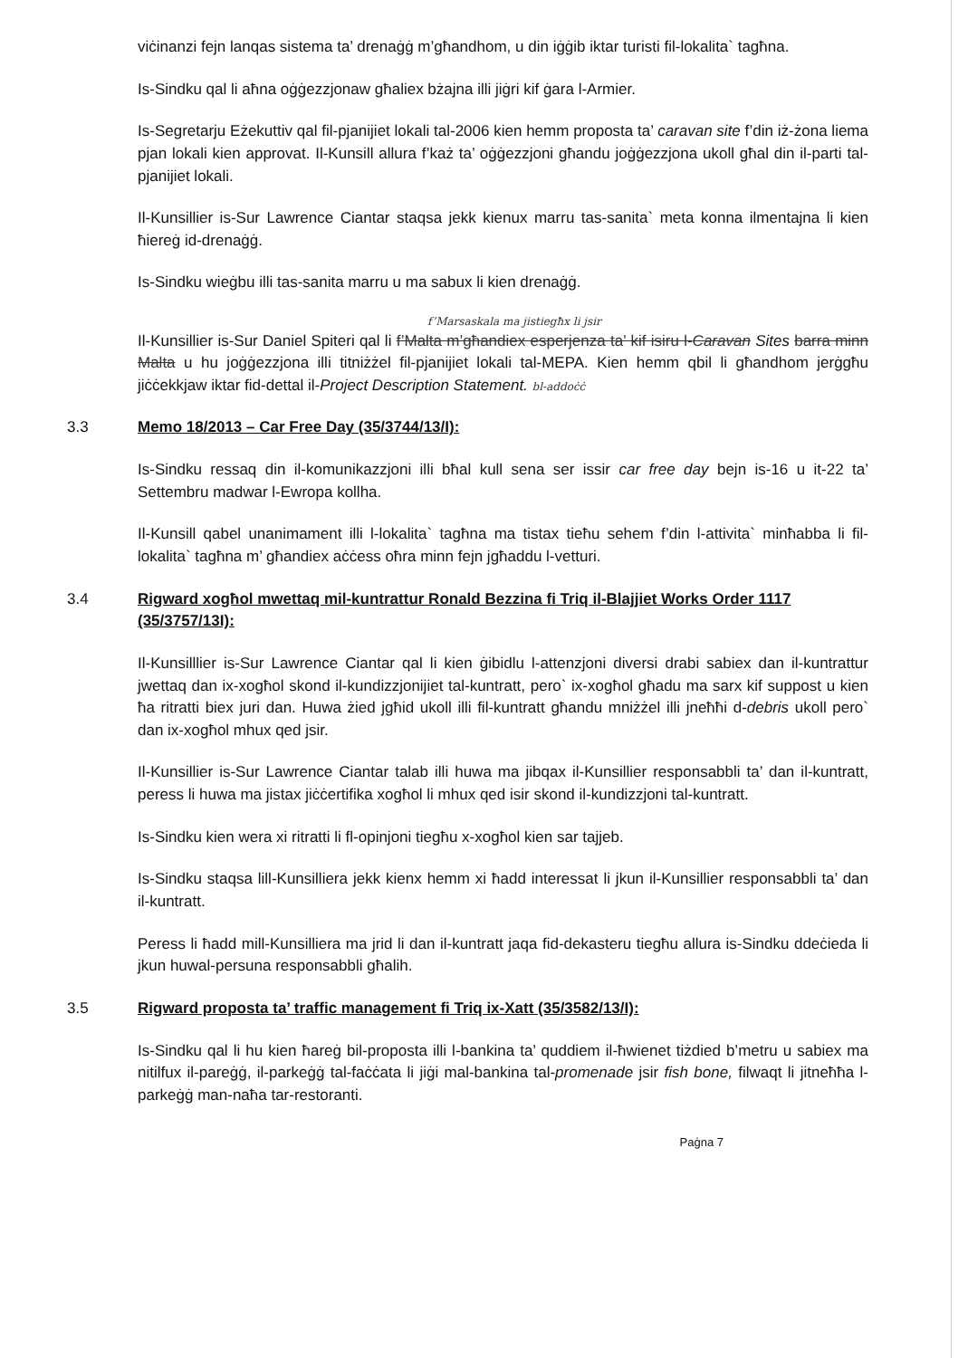viċinanzi fejn lanqas sistema ta’ drenaġġ m’għandhom, u din iġġib iktar turisti fil-lokalita` tagħna.
Is-Sindku qal li aħna oġġezzjonaw għaliex bżajna illi jiġri kif ġara l-Armier.
Is-Segretarju Eżekuttiv qal fil-pjanijiet lokali tal-2006 kien hemm proposta ta’ caravan site f’din iż-żona liema pjan lokali kien approvat. Il-Kunsill allura f’każ ta’ oġġezzjoni għandu joġġezzjona ukoll għal din il-parti tal-pjanijiet lokali.
Il-Kunsillier is-Sur Lawrence Ciantar staqsa jekk kienux marru tas-sanita` meta konna ilmentajna li kien ħiereġ id-drenaġġ.
Is-Sindku wieġbu illi tas-sanita marru u ma sabux li kien drenaġġ.
f’Marsaskala ma jistiegħx li jsir
Il-Kunsillier is-Sur Daniel Spiteri qal li f’Malta m’għandiex esperjenza ta’ kif isiru l-Caravan Sites barra minn Malta u hu joġġezzjona illi titniżżel fil-pjanijiet lokali tal-MEPA. Kien hemm qbil li għandhom jerġgħu jiċċekkjaw iktar fid-dettal il-Project Description Statement. bl-addoċċ
3.3 Memo 18/2013 – Car Free Day (35/3744/13/I):
Is-Sindku ressaq din il-komunikazzjoni illi bħal kull sena ser issir car free day bejn is-16 u it-22 ta’ Settembru madwar l-Ewropa kollha.
Il-Kunsill qabel unanimament illi l-lokalita` tagħna ma tistax tieħu sehem f’din l-attivita` minħabba li fil-lokalita` tagħna m’ għandiex aċċess oħra minn fejn jgħaddu l-vetturi.
3.4 Rigward xogħol mwettaq mil-kuntrattur Ronald Bezzina fi Triq il-Blajjiet Works Order 1117 (35/3757/13I):
Il-Kunsilllier is-Sur Lawrence Ciantar qal li kien ġibidlu l-attenzjoni diversi drabi sabiex dan il-kuntrattur jwettaq dan ix-xogħol skond il-kundizzjonijiet tal-kuntratt, pero` ix-xogħol għadu ma sarx kif suppost u kien ħa ritratti biex juri dan. Huwa żied jgħid ukoll illi fil-kuntratt għandu mniżżel illi jneħħi d-debris ukoll pero` dan ix-xogħol mhux qed jsir.
Il-Kunsillier is-Sur Lawrence Ciantar talab illi huwa ma jibqax il-Kunsillier responsabbli ta’ dan il-kuntratt, peress li huwa ma jistax jiċċertifika xogħol li mhux qed isir skond il-kundizzjoni tal-kuntratt.
Is-Sindku kien wera xi ritratti li fl-opinjoni tiegħu x-xogħol kien sar tajjeb.
Is-Sindku staqsa lill-Kunsilliera jekk kienx hemm xi ħadd interessat li jkun il-Kunsillier responsabbli ta’ dan il-kuntratt.
Peress li ħadd mill-Kunsilliera ma jrid li dan il-kuntratt jaqa fid-dekasteru tiegħu allura is-Sindku ddeċieda li jkun huwal-persuna responsabbli għalih.
3.5 Rigward proposta ta’ traffic management fi Triq ix-Xatt (35/3582/13/I):
Is-Sindku qal li hu kien ħareġ bil-proposta illi l-bankina ta’ quddiem il-ħwienet tiżdied b’metru u sabiex ma nitilfux il-pareġġ, il-parkeġġ tal-faċċata li jiġi mal-bankina tal-promenade jsir fish bone, filwaqt li jitneħħa l-parkeġġ man-naħa tar-restoranti.
Paġna 7